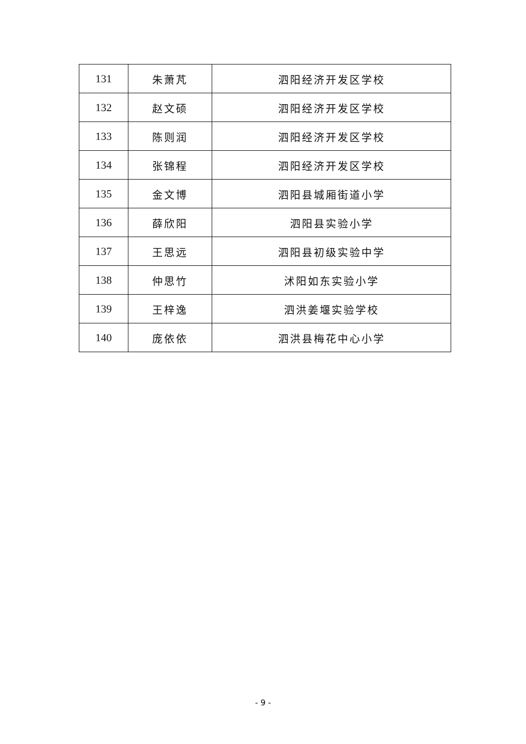| 131 | 朱萧芃 | 泗阳经济开发区学校 |
| 132 | 赵文硕 | 泗阳经济开发区学校 |
| 133 | 陈则润 | 泗阳经济开发区学校 |
| 134 | 张锦程 | 泗阳经济开发区学校 |
| 135 | 金文博 | 泗阳县城厢街道小学 |
| 136 | 薛欣阳 | 泗阳县实验小学 |
| 137 | 王思远 | 泗阳县初级实验中学 |
| 138 | 仲思竹 | 沭阳如东实验小学 |
| 139 | 王梓逸 | 泗洪姜堰实验学校 |
| 140 | 庞依依 | 泗洪县梅花中心小学 |
- 9 -